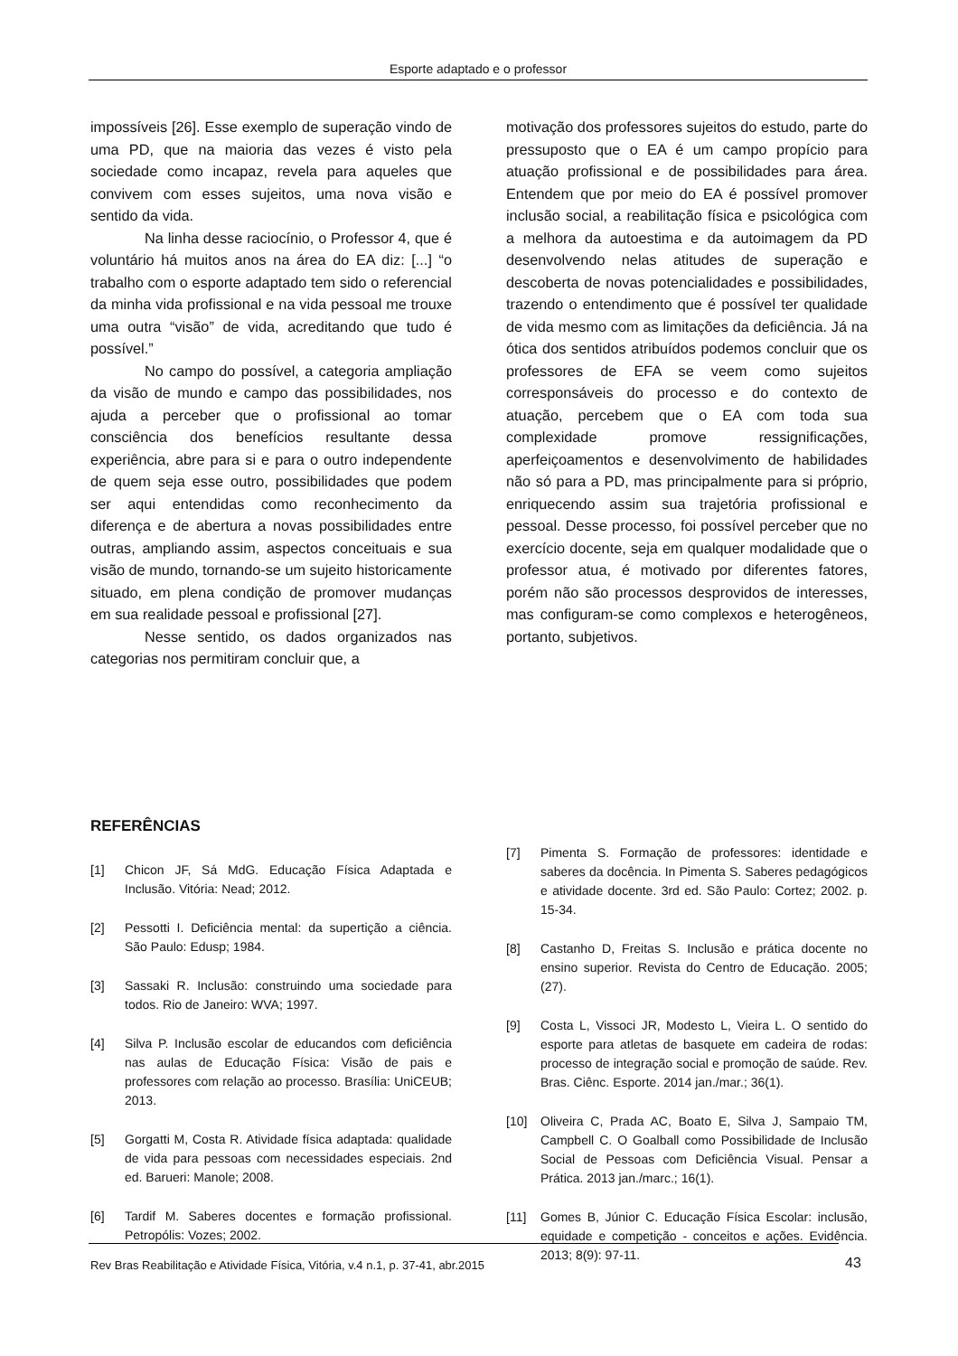Esporte adaptado e o professor
impossíveis [26]. Esse exemplo de superação vindo de uma PD, que na maioria das vezes é visto pela sociedade como incapaz, revela para aqueles que convivem com esses sujeitos, uma nova visão e sentido da vida.
Na linha desse raciocínio, o Professor 4, que é voluntário há muitos anos na área do EA diz: [...] “o trabalho com o esporte adaptado tem sido o referencial da minha vida profissional e na vida pessoal me trouxe uma outra “visão” de vida, acreditando que tudo é possível.”
No campo do possível, a categoria ampliação da visão de mundo e campo das possibilidades, nos ajuda a perceber que o profissional ao tomar consciência dos benefícios resultante dessa experiência, abre para si e para o outro independente de quem seja esse outro, possibilidades que podem ser aqui entendidas como reconhecimento da diferença e de abertura a novas possibilidades entre outras, ampliando assim, aspectos conceituais e sua visão de mundo, tornando-se um sujeito historicamente situado, em plena condição de promover mudanças em sua realidade pessoal e profissional [27].
Nesse sentido, os dados organizados nas categorias nos permitiram concluir que, a
motivação dos professores sujeitos do estudo, parte do pressuposto que o EA é um campo propício para atuação profissional e de possibilidades para área. Entendem que por meio do EA é possível promover inclusão social, a reabilitação física e psicológica com a melhora da autoestima e da autoimagem da PD desenvolvendo nelas atitudes de superação e descoberta de novas potencialidades e possibilidades, trazendo o entendimento que é possível ter qualidade de vida mesmo com as limitações da deficiência. Já na ótica dos sentidos atribuídos podemos concluir que os professores de EFA se veem como sujeitos corresponsáveis do processo e do contexto de atuação, percebem que o EA com toda sua complexidade promove ressignificações, aperfeiçoamentos e desenvolvimento de habilidades não só para a PD, mas principalmente para si próprio, enriquecendo assim sua trajetória profissional e pessoal. Desse processo, foi possível perceber que no exercício docente, seja em qualquer modalidade que o professor atua, é motivado por diferentes fatores, porém não são processos desprovidos de interesses, mas configuram-se como complexos e heterogêneos, portanto, subjetivos.
REFERÊNCIAS
[1] Chicon JF, Sá MdG. Educação Física Adaptada e Inclusão. Vitória: Nead; 2012.
[2] Pessotti I. Deficiência mental: da supertição a ciência. São Paulo: Edusp; 1984.
[3] Sassaki R. Inclusão: construindo uma sociedade para todos. Rio de Janeiro: WVA; 1997.
[4] Silva P. Inclusão escolar de educandos com deficiência nas aulas de Educação Física: Visão de pais e professores com relação ao processo. Brasília: UniCEUB; 2013.
[5] Gorgatti M, Costa R. Atividade física adaptada: qualidade de vida para pessoas com necessidades especiais. 2nd ed. Barueri: Manole; 2008.
[6] Tardif M. Saberes docentes e formação profissional. Petropólis: Vozes; 2002.
[7] Pimenta S. Formação de professores: identidade e saberes da docência. In Pimenta S. Saberes pedagógicos e atividade docente. 3rd ed. São Paulo: Cortez; 2002. p. 15-34.
[8] Castanho D, Freitas S. Inclusão e prática docente no ensino superior. Revista do Centro de Educação. 2005;(27).
[9] Costa L, Vissoci JR, Modesto L, Vieira L. O sentido do esporte para atletas de basquete em cadeira de rodas: processo de integração social e promoção de saúde. Rev. Bras. Ciênc. Esporte. 2014 jan./mar.; 36(1).
[10] Oliveira C, Prada AC, Boato E, Silva J, Sampaio TM, Campbell C. O Goalball como Possibilidade de Inclusão Social de Pessoas com Deficiência Visual. Pensar a Prática. 2013 jan./marc.; 16(1).
[11] Gomes B, Júnior C. Educação Física Escolar: inclusão, equidade e competição - conceitos e ações. Evidência. 2013; 8(9): 97-11.
Rev Bras Reabilitação e Atividade Física, Vitória, v.4 n.1, p. 37-41, abr.2015
43